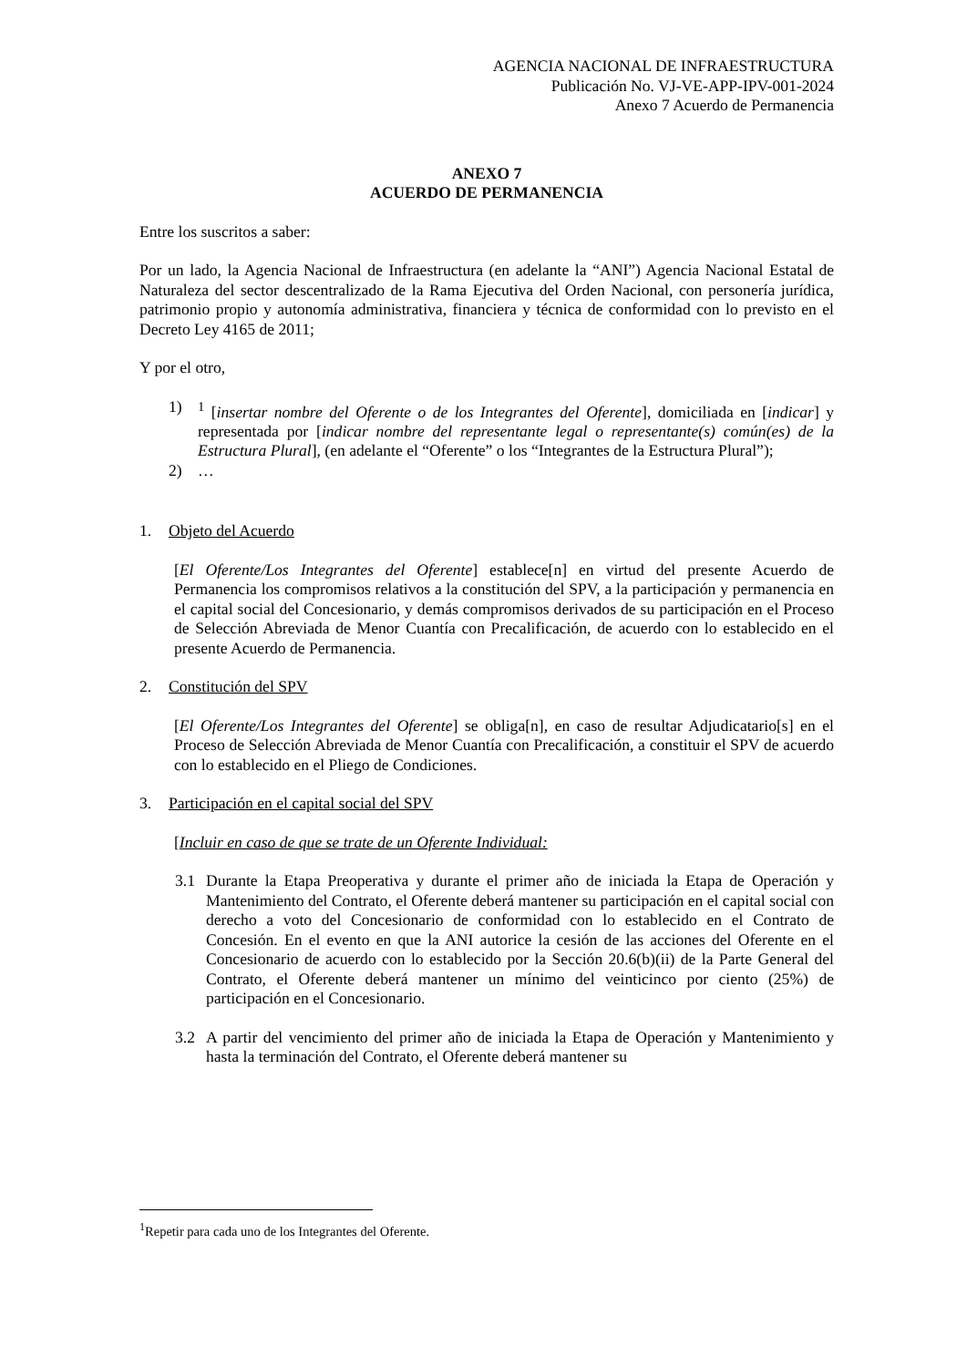AGENCIA NACIONAL DE INFRAESTRUCTURA
Publicación No. VJ-VE-APP-IPV-001-2024
Anexo 7 Acuerdo de Permanencia
ANEXO 7
ACUERDO DE PERMANENCIA
Entre los suscritos a saber:
Por un lado, la Agencia Nacional de Infraestructura (en adelante la “ANI”) Agencia Nacional Estatal de Naturaleza del sector descentralizado de la Rama Ejecutiva del Orden Nacional, con personería jurídica, patrimonio propio y autonomía administrativa, financiera y técnica de conformidad con lo previsto en el Decreto Ley 4165 de 2011;
Y por el otro,
1) <sup>1</sup> [insertar nombre del Oferente o de los Integrantes del Oferente], domiciliada en [indicar] y representada por [indicar nombre del representante legal o representante(s) común(es) de la Estructura Plural], (en adelante el “Oferente” o los “Integrantes de la Estructura Plural”);
2) …
1. Objeto del Acuerdo
[El Oferente/Los Integrantes del Oferente] establece[n] en virtud del presente Acuerdo de Permanencia los compromisos relativos a la constitución del SPV, a la participación y permanencia en el capital social del Concesionario, y demás compromisos derivados de su participación en el Proceso de Selección Abreviada de Menor Cuantía con Precalificación, de acuerdo con lo establecido en el presente Acuerdo de Permanencia.
2. Constitución del SPV
[El Oferente/Los Integrantes del Oferente] se obliga[n], en caso de resultar Adjudicatario[s] en el Proceso de Selección Abreviada de Menor Cuantía con Precalificación, a constituir el SPV de acuerdo con lo establecido en el Pliego de Condiciones.
3. Participación en el capital social del SPV
[Incluir en caso de que se trate de un Oferente Individual:
3.1 Durante la Etapa Preoperativa y durante el primer año de iniciada la Etapa de Operación y Mantenimiento del Contrato, el Oferente deberá mantener su participación en el capital social con derecho a voto del Concesionario de conformidad con lo establecido en el Contrato de Concesión. En el evento en que la ANI autorice la cesión de las acciones del Oferente en el Concesionario de acuerdo con lo establecido por la Sección 20.6(b)(ii) de la Parte General del Contrato, el Oferente deberá mantener un mínimo del veinticinco por ciento (25%) de participación en el Concesionario.
3.2 A partir del vencimiento del primer año de iniciada la Etapa de Operación y Mantenimiento y hasta la terminación del Contrato, el Oferente deberá mantener su
<sup>1</sup> Repetir para cada uno de los Integrantes del Oferente.